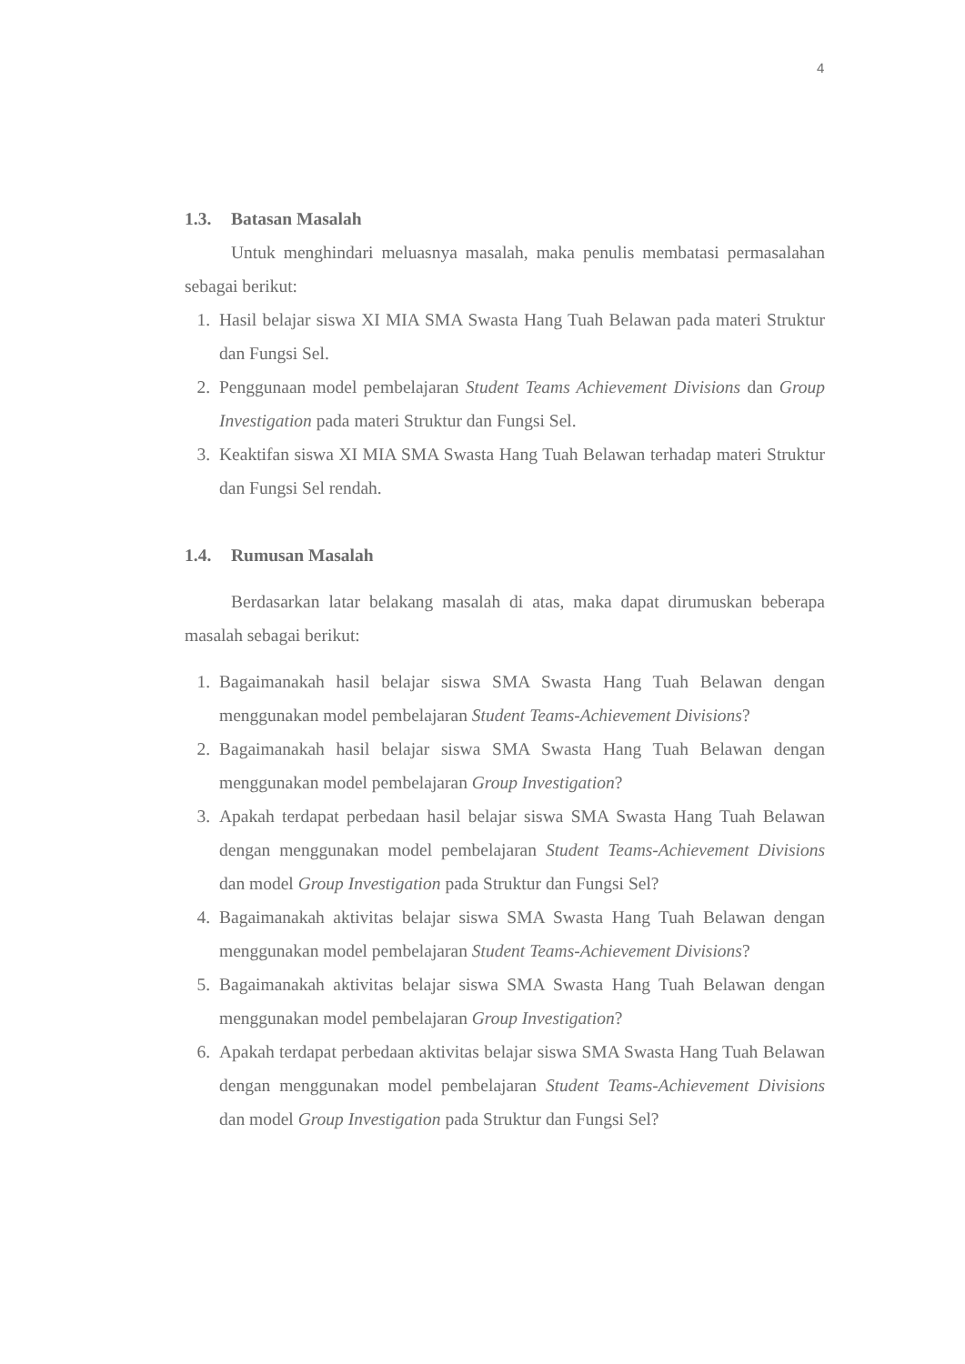4
1.3. Batasan Masalah
Untuk menghindari meluasnya masalah, maka penulis membatasi permasalahan sebagai berikut:
1. Hasil belajar siswa XI MIA SMA Swasta Hang Tuah Belawan pada materi Struktur dan Fungsi Sel.
2. Penggunaan model pembelajaran Student Teams Achievement Divisions dan Group Investigation pada materi Struktur dan Fungsi Sel.
3. Keaktifan siswa XI MIA SMA Swasta Hang Tuah Belawan terhadap materi Struktur dan Fungsi Sel rendah.
1.4. Rumusan Masalah
Berdasarkan latar belakang masalah di atas, maka dapat dirumuskan beberapa masalah sebagai berikut:
1. Bagaimanakah hasil belajar siswa SMA Swasta Hang Tuah Belawan dengan menggunakan model pembelajaran Student Teams-Achievement Divisions?
2. Bagaimanakah hasil belajar siswa SMA Swasta Hang Tuah Belawan dengan menggunakan model pembelajaran Group Investigation?
3. Apakah terdapat perbedaan hasil belajar siswa SMA Swasta Hang Tuah Belawan dengan menggunakan model pembelajaran Student Teams-Achievement Divisions dan model Group Investigation pada Struktur dan Fungsi Sel?
4. Bagaimanakah aktivitas belajar siswa SMA Swasta Hang Tuah Belawan dengan menggunakan model pembelajaran Student Teams-Achievement Divisions?
5. Bagaimanakah aktivitas belajar siswa SMA Swasta Hang Tuah Belawan dengan menggunakan model pembelajaran Group Investigation?
6. Apakah terdapat perbedaan aktivitas belajar siswa SMA Swasta Hang Tuah Belawan dengan menggunakan model pembelajaran Student Teams-Achievement Divisions dan model Group Investigation pada Struktur dan Fungsi Sel?